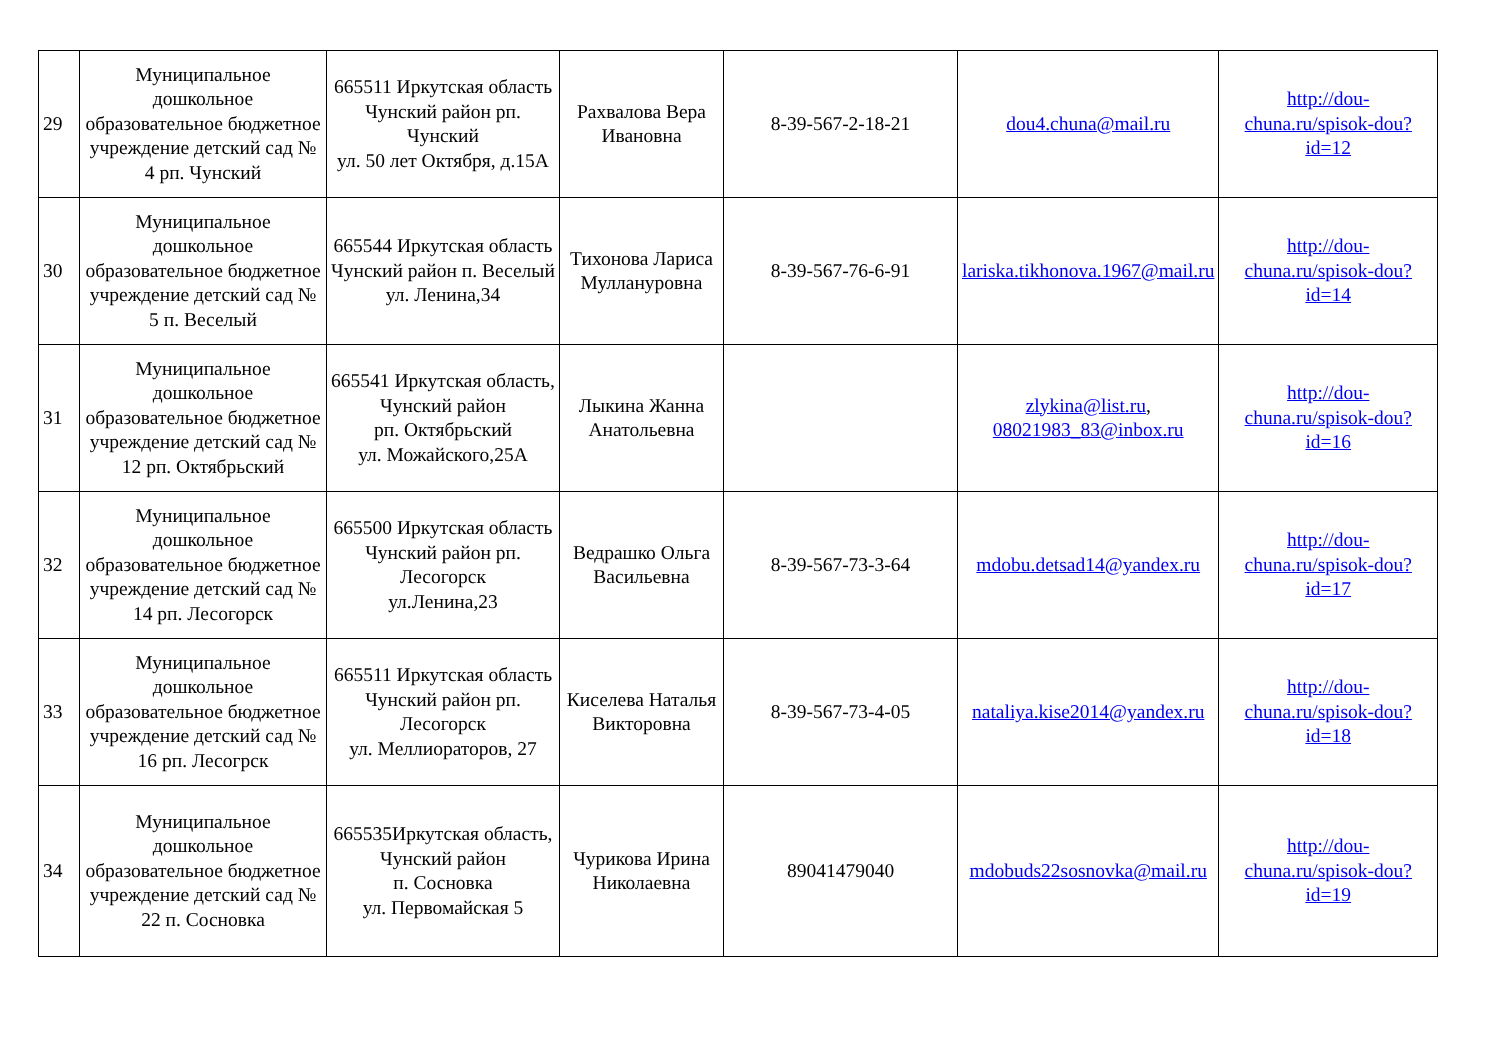| 29 | Муниципальное дошкольное образовательное бюджетное учреждение детский сад № 4 рп. Чунский | 665511 Иркутская область Чунский район рп. Чунский ул. 50 лет Октября, д.15А | Рахвалова Вера Ивановна | 8-39-567-2-18-21 | dou4.chuna@mail.ru | http://dou-chuna.ru/spisok-dou?id=12 |
| 30 | Муниципальное дошкольное образовательное бюджетное учреждение детский сад № 5 п. Веселый | 665544 Иркутская область Чунский район п. Веселый ул. Ленина,34 | Тихонова Лариса Муллануровна | 8-39-567-76-6-91 | lariska.tikhonova.1967@mail.ru | http://dou-chuna.ru/spisok-dou?id=14 |
| 31 | Муниципальное дошкольное образовательное бюджетное учреждение детский сад № 12 рп. Октябрьский | 665541 Иркутская область, Чунский район рп. Октябрьский ул. Можайского,25А | Лыкина Жанна Анатольевна | | zlykina@list.ru , 08021983_83@inbox.ru | http://dou-chuna.ru/spisok-dou?id=16 |
| 32 | Муниципальное дошкольное образовательное бюджетное учреждение детский сад № 14 рп. Лесогорск | 665500 Иркутская область Чунский район рп. Лесогорск ул.Ленина,23 | Ведрашко Ольга Васильевна | 8-39-567-73-3-64 | mdobu.detsad14@yandex.ru | http://dou-chuna.ru/spisok-dou?id=17 |
| 33 | Муниципальное дошкольное образовательное бюджетное учреждение детский сад № 16 рп. Лесогрск | 665511 Иркутская область Чунский район рп. Лесогорск ул. Меллиораторов, 27 | Киселева Наталья Викторовна | 8-39-567-73-4-05 | nataliya.kise2014@yandex.ru | http://dou-chuna.ru/spisok-dou?id=18 |
| 34 | Муниципальное дошкольное образовательное бюджетное учреждение детский сад № 22 п. Сосновка | 665535Иркутская область, Чунский район п. Сосновка ул. Первомайская 5 | Чурикова Ирина Николаевна | 89041479040 | mdobuds22sosnovka@mail.ru | http://dou-chuna.ru/spisok-dou?id=19 |